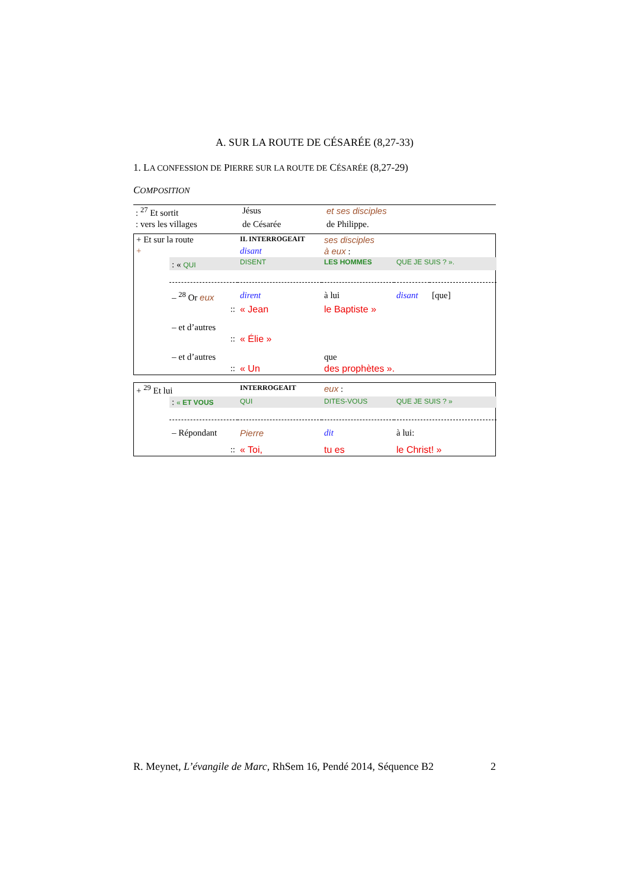A. SUR LA ROUTE DE CÉSARÉE (8,27-33)
1. LA CONFESSION DE PIERRE SUR LA ROUTE DE CÉSARÉE (8,27-29)
COMPOSITION
| : <sup>27</sup> Et sortit | Jésus | et ses disciples | |
| : vers les villages | de Césarée | de Philippe. | |
| + Et sur la route | | IL INTERROGEAIT | ses disciples | | |
| + | | disant | à eux : | | |
| | : « QUI | DISENT | LES HOMMES | QUE JE SUIS ? ». | |
| | – <sup>28</sup> Or eux | dirent | à lui | disant | [que] |
| | :: | « Jean | le Baptiste » | | |
| | – et d’autres | | | | |
| | :: | « Élie » | | | |
| | – et d’autres | | que | | |
| | :: | « Un | des prophètes ». | | |
| + <sup>29</sup> Et lui | | INTERROGEAIT | eux : | |
| | : « ET VOUS | QUI | DITES-VOUS | QUE JE SUIS ? » |
| | – Répondant | Pierre | dit | à lui: |
| | :: | « Toi, | tu es | le Christ! » |
R. Meynet, L’évangile de Marc, RhSem 16, Pendé 2014, Séquence B2 2